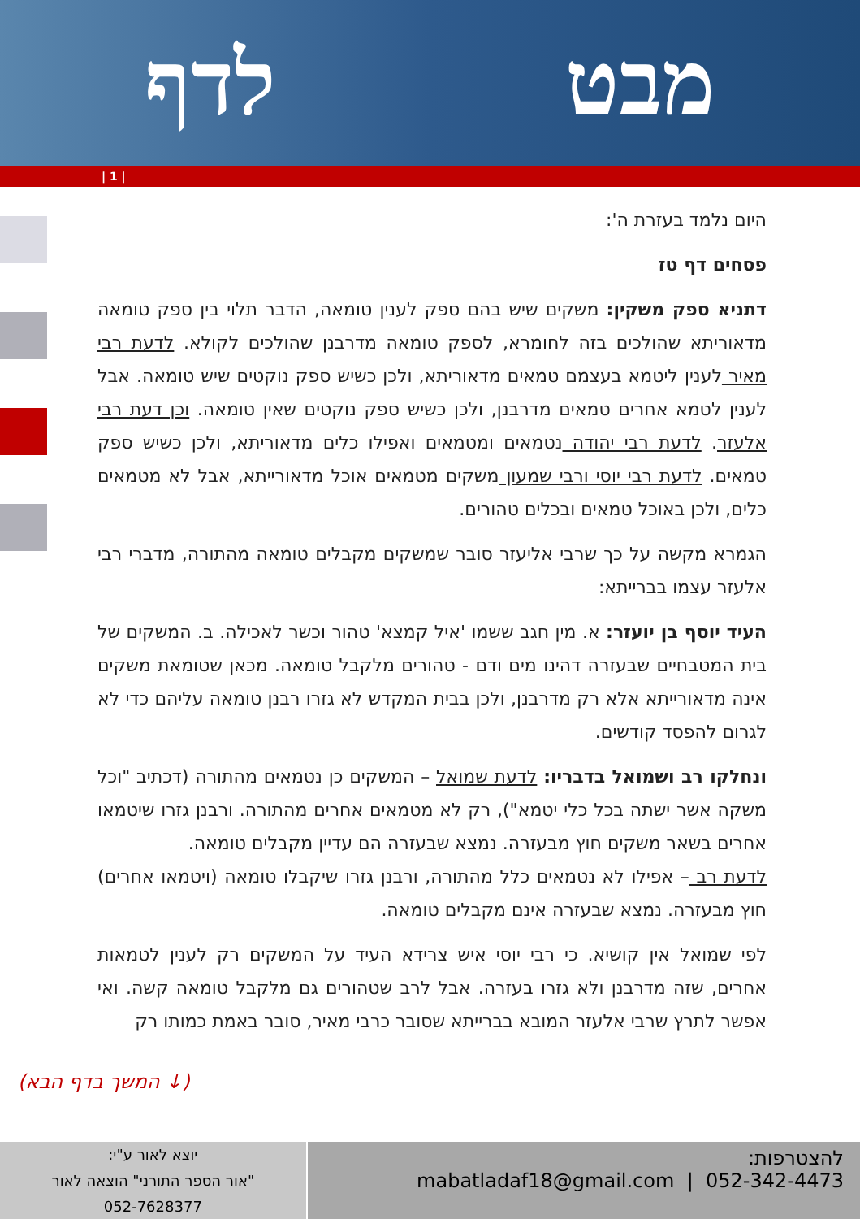מבט לדף
| 1 |
היום נלמד בעזרת ה':
פסחים דף טז
דתניא ספק משקין: משקים שיש בהם ספק לענין טומאה, הדבר תלוי בין ספק טומאה מדאוריתא שהולכים בזה לחומרא, לספק טומאה מדרבנן שהולכים לקולא. לדעת רבי מאיר לענין ליטמא בעצמם טמאים מדאוריתא, ולכן כשיש ספק נוקטים שיש טומאה. אבל לענין לטמא אחרים טמאים מדרבנן, ולכן כשיש ספק נוקטים שאין טומאה. וכן דעת רבי אלעזר. לדעת רבי יהודה נטמאים ומטמאים ואפילו כלים מדאוריתא, ולכן כשיש ספק טמאים. לדעת רבי יוסי ורבי שמעון משקים מטמאים אוכל מדאורייתא, אבל לא מטמאים כלים, ולכן באוכל טמאים ובכלים טהורים.
הגמרא מקשה על כך שרבי אליעזר סובר שמשקים מקבלים טומאה מהתורה, מדברי רבי אלעזר עצמו בברייתא:
העיד יוסף בן יועזר: א. מין חגב ששמו 'איל קמצא' טהור וכשר לאכילה. ב. המשקים של בית המטבחיים שבעזרה דהינו מים ודם - טהורים מלקבל טומאה. מכאן שטומאת משקים אינה מדאורייתא אלא רק מדרבנן, ולכן בבית המקדש לא גזרו רבנן טומאה עליהם כדי לא לגרום להפסד קודשים.
ונחלקו רב ושמואל בדבריו: לדעת שמואל – המשקים כן נטמאים מהתורה (דכתיב "וכל משקה אשר ישתה בכל כלי יטמא"), רק לא מטמאים אחרים מהתורה. ורבנן גזרו שיטמאו אחרים בשאר משקים חוץ מבעזרה. נמצא שבעזרה הם עדיין מקבלים טומאה.
לדעת רב – אפילו לא נטמאים כלל מהתורה, ורבנן גזרו שיקבלו טומאה (ויטמאו אחרים) חוץ מבעזרה. נמצא שבעזרה אינם מקבלים טומאה.
לפי שמואל אין קושיא. כי רבי יוסי איש צרידא העיד על המשקים רק לענין לטמאות אחרים, שזה מדרבנן ולא גזרו בעזרה. אבל לרב שטהורים גם מלקבל טומאה קשה. ואי אפשר לתרץ שרבי אלעזר המובא בברייתא שסובר כרבי מאיר, סובר באמת כמותו רק
(המשך בדף הבא ↓)
להצטרפות:
052-342-4473 | mabatladaf18@gmail.com
יוצא לאור ע"י:
"אור הספר התורני" הוצאה לאור
052-7628377